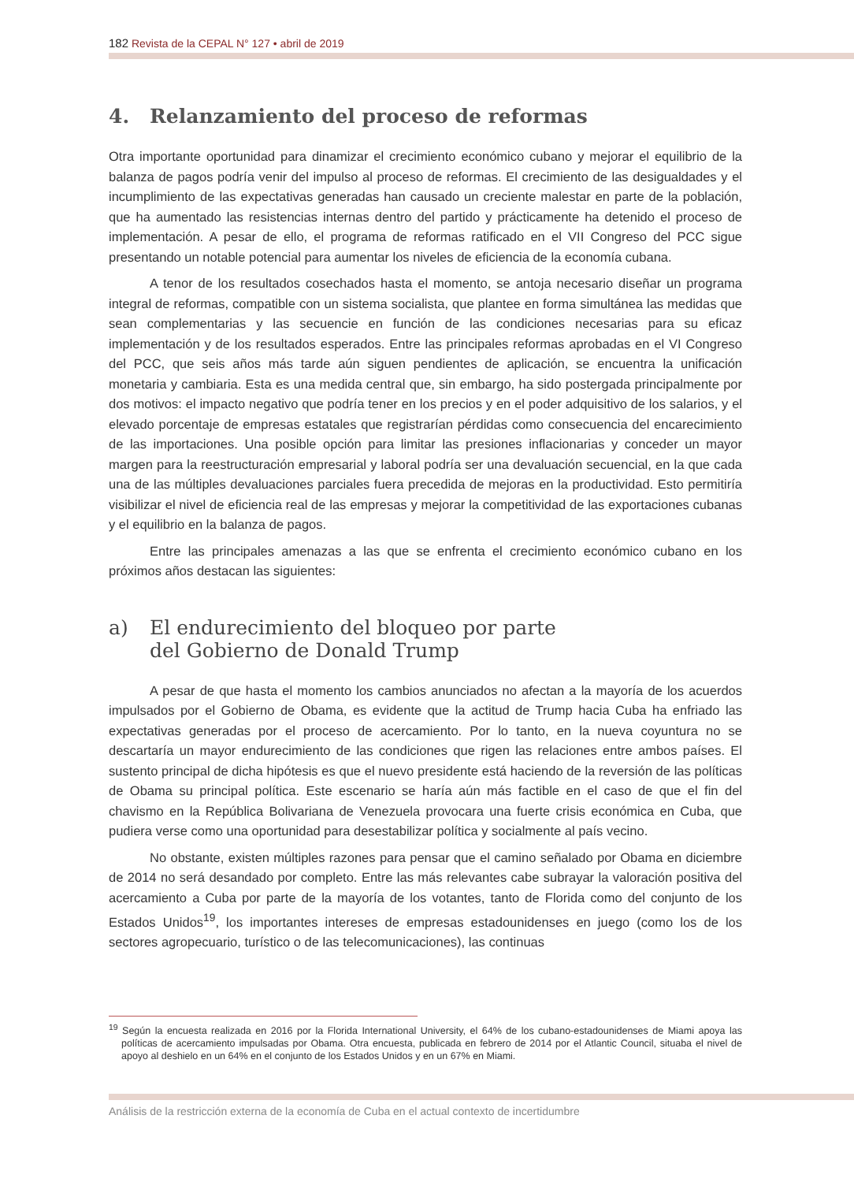182 Revista de la CEPAL N° 127 • abril de 2019
4. Relanzamiento del proceso de reformas
Otra importante oportunidad para dinamizar el crecimiento económico cubano y mejorar el equilibrio de la balanza de pagos podría venir del impulso al proceso de reformas. El crecimiento de las desigualdades y el incumplimiento de las expectativas generadas han causado un creciente malestar en parte de la población, que ha aumentado las resistencias internas dentro del partido y prácticamente ha detenido el proceso de implementación. A pesar de ello, el programa de reformas ratificado en el VII Congreso del PCC sigue presentando un notable potencial para aumentar los niveles de eficiencia de la economía cubana.
A tenor de los resultados cosechados hasta el momento, se antoja necesario diseñar un programa integral de reformas, compatible con un sistema socialista, que plantee en forma simultánea las medidas que sean complementarias y las secuencie en función de las condiciones necesarias para su eficaz implementación y de los resultados esperados. Entre las principales reformas aprobadas en el VI Congreso del PCC, que seis años más tarde aún siguen pendientes de aplicación, se encuentra la unificación monetaria y cambiaria. Esta es una medida central que, sin embargo, ha sido postergada principalmente por dos motivos: el impacto negativo que podría tener en los precios y en el poder adquisitivo de los salarios, y el elevado porcentaje de empresas estatales que registrarían pérdidas como consecuencia del encarecimiento de las importaciones. Una posible opción para limitar las presiones inflacionarias y conceder un mayor margen para la reestructuración empresarial y laboral podría ser una devaluación secuencial, en la que cada una de las múltiples devaluaciones parciales fuera precedida de mejoras en la productividad. Esto permitiría visibilizar el nivel de eficiencia real de las empresas y mejorar la competitividad de las exportaciones cubanas y el equilibrio en la balanza de pagos.
Entre las principales amenazas a las que se enfrenta el crecimiento económico cubano en los próximos años destacan las siguientes:
a) El endurecimiento del bloqueo por parte
del Gobierno de Donald Trump
A pesar de que hasta el momento los cambios anunciados no afectan a la mayoría de los acuerdos impulsados por el Gobierno de Obama, es evidente que la actitud de Trump hacia Cuba ha enfriado las expectativas generadas por el proceso de acercamiento. Por lo tanto, en la nueva coyuntura no se descartaría un mayor endurecimiento de las condiciones que rigen las relaciones entre ambos países. El sustento principal de dicha hipótesis es que el nuevo presidente está haciendo de la reversión de las políticas de Obama su principal política. Este escenario se haría aún más factible en el caso de que el fin del chavismo en la República Bolivariana de Venezuela provocara una fuerte crisis económica en Cuba, que pudiera verse como una oportunidad para desestabilizar política y socialmente al país vecino.
No obstante, existen múltiples razones para pensar que el camino señalado por Obama en diciembre de 2014 no será desandado por completo. Entre las más relevantes cabe subrayar la valoración positiva del acercamiento a Cuba por parte de la mayoría de los votantes, tanto de Florida como del conjunto de los Estados Unidos<sup>19</sup>, los importantes intereses de empresas estadounidenses en juego (como los de los sectores agropecuario, turístico o de las telecomunicaciones), las continuas
<sup>19</sup> Según la encuesta realizada en 2016 por la Florida International University, el 64% de los cubano-estadounidenses de Miami apoya las políticas de acercamiento impulsadas por Obama. Otra encuesta, publicada en febrero de 2014 por el Atlantic Council, situaba el nivel de apoyo al deshielo en un 64% en el conjunto de los Estados Unidos y en un 67% en Miami.
Análisis de la restricción externa de la economía de Cuba en el actual contexto de incertidumbre